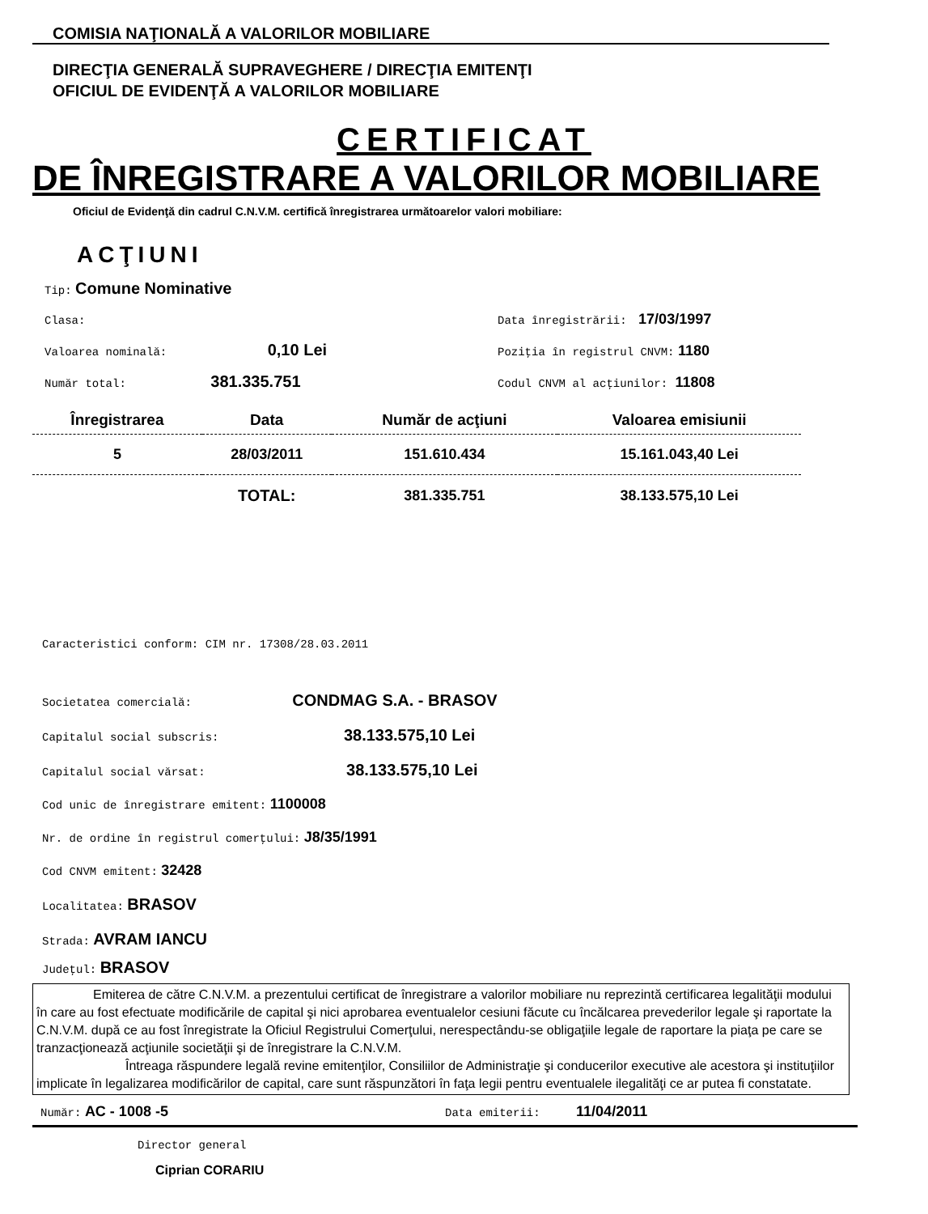COMISIA NAŢIONALĂ A VALORILOR MOBILIARE
DIRECŢIA GENERALĂ SUPRAVEGHERE / DIRECŢIA EMITENŢI
OFICIUL DE EVIDENŢĂ A VALORILOR MOBILIARE
CERTIFICAT
DE ÎNREGISTRARE A VALORILOR MOBILIARE
Oficiul de Evidenţă din cadrul C.N.V.M. certifică înregistrarea următoarelor valori mobiliare:
ACŢIUNI
Tip: Comune Nominative
Clasa: Data înregistrării: 17/03/1997
Valoarea nominală: 0,10 Lei
Poziţia în registrul CNVM: 1180
Număr total: 381.335.751
Codul CNVM al acţiunilor: 11808
| Înregistrarea | Data | Număr de acţiuni | Valoarea emisiunii |
| --- | --- | --- | --- |
| 5 | 28/03/2011 | 151.610.434 | 15.161.043,40 Lei |
| | TOTAL: | 381.335.751 | 38.133.575,10 Lei |
Caracteristici conform: CIM nr. 17308/28.03.2011
Societatea comercială: CONDMAG S.A. - BRASOV
Capitalul social subscris: 38.133.575,10 Lei
Capitalul social vărsat: 38.133.575,10 Lei
Cod unic de înregistrare emitent: 1100008
Nr. de ordine în registrul comerţului: J8/35/1991
Cod CNVM emitent: 32428
Localitatea: BRASOV
Strada: AVRAM IANCU
Judeţul: BRASOV
Emiterea de către C.N.V.M. a prezentului certificat de înregistrare a valorilor mobiliare nu reprezintă certificarea legalităţii modului în care au fost efectuate modificările de capital şi nici aprobarea eventualelor cesiuni făcute cu încălcarea prevederilor legale şi raportate la C.N.V.M. după ce au fost înregistrate la Oficiul Registrului Comerţului, nerespectându-se obligaţiile legale de raportare la piaţa pe care se tranzacţionează acţiunile societăţii şi de înregistrare la C.N.V.M.
Întreaga răspundere legală revine emitenţilor, Consiliilor de Administraţie şi conducerilor executive ale acestora şi instituţiilor implicate în legalizarea modificărilor de capital, care sunt răspunzători în faţa legii pentru eventualele ilegalităţi ce ar putea fi constatate.
Număr: AC - 1008 -5
Data emiterii: 11/04/2011
Director general
Ciprian CORARIU